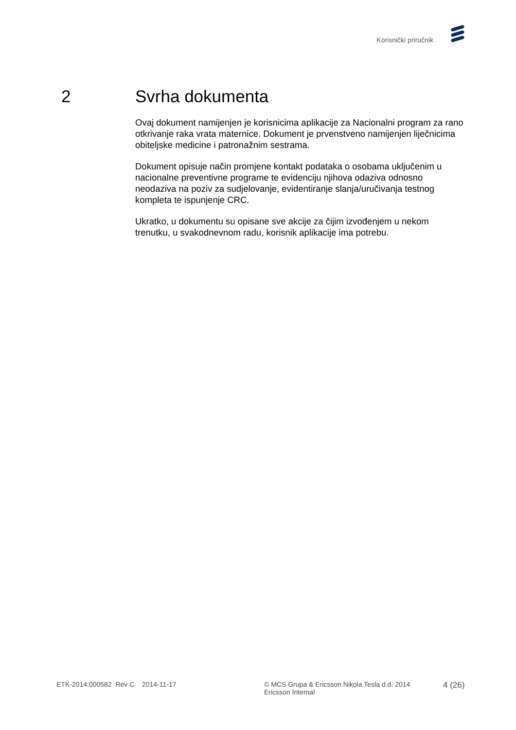Korisnički priručnik
2 Svrha dokumenta
Ovaj dokument namijenjen je korisnicima aplikacije za Nacionalni program za rano otkrivanje raka vrata maternice. Dokument je prvenstveno namijenjen liječnicima obiteljske medicine i patronažnim sestrama.
Dokument opisuje način promjene kontakt podataka o osobama uključenim u nacionalne preventivne programe te evidenciju njihova odaziva odnosno neodaziva na poziv za sudjelovanje, evidentiranje slanja/uručivanja testnog kompleta te ispunjenje CRC.
Ukratko, u dokumentu su opisane sve akcije za čijim izvođenjem u nekom trenutku, u svakodnevnom radu, korisnik aplikacije ima potrebu.
ETK-2014:000582 Rev C 2014-11-17 © MCS Grupa & Ericsson Nikola Tesla d.d. 2014
Ericsson Internal
4 (26)